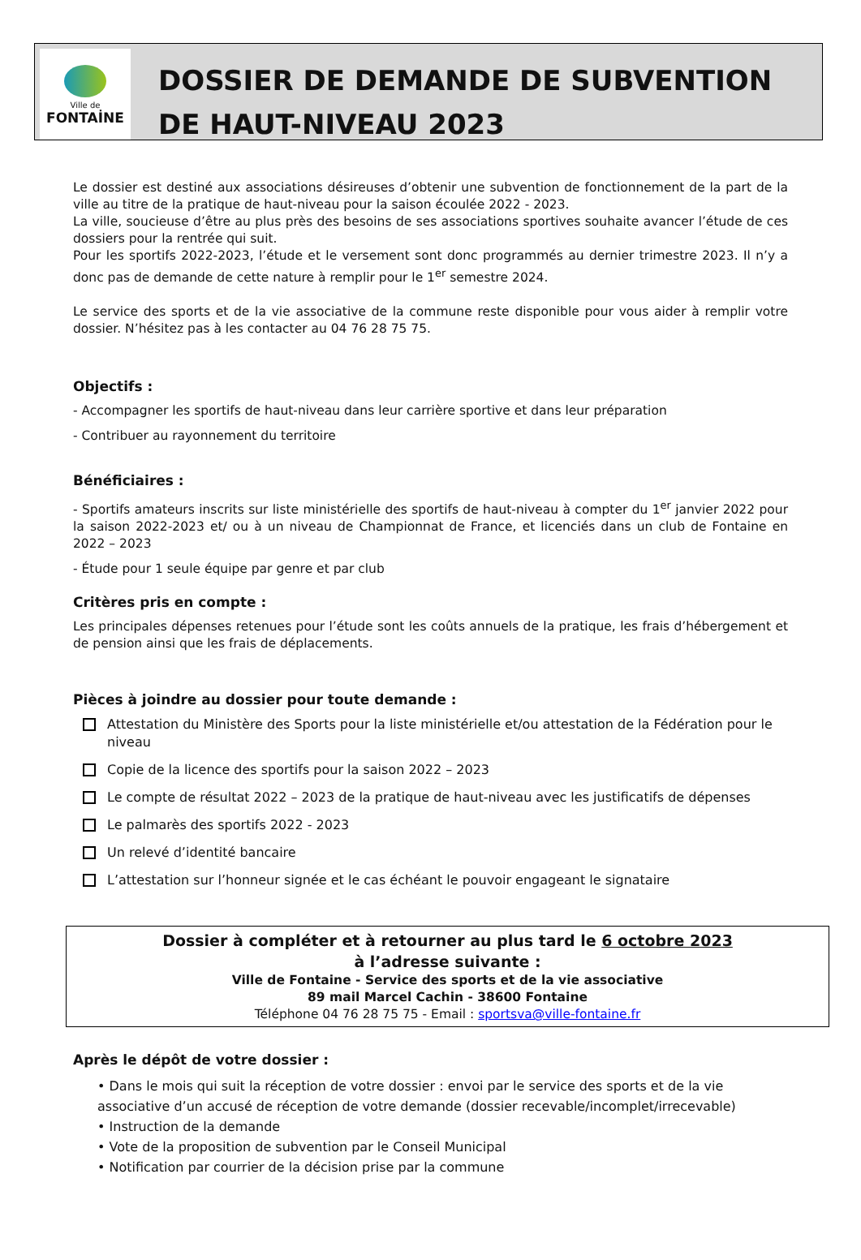Ville de
FONTAİNE
DOSSIER DE DEMANDE DE SUBVENTION
DE HAUT-NIVEAU 2023
Le dossier est destiné aux associations désireuses d’obtenir une subvention de fonctionnement de la part de la ville au titre de la pratique de haut-niveau pour la saison écoulée 2022 - 2023.
La ville, soucieuse d’être au plus près des besoins de ses associations sportives souhaite avancer l’étude de ces dossiers pour la rentrée qui suit.
Pour les sportifs 2022-2023, l’étude et le versement sont donc programmés au dernier trimestre 2023. Il n’y a donc pas de demande de cette nature à remplir pour le 1<sup>er</sup> semestre 2024.
Le service des sports et de la vie associative de la commune reste disponible pour vous aider à remplir votre dossier. N’hésitez pas à les contacter au 04 76 28 75 75.
Objectifs :
- Accompagner les sportifs de haut-niveau dans leur carrière sportive et dans leur préparation
- Contribuer au rayonnement du territoire
Bénéficiaires :
- Sportifs amateurs inscrits sur liste ministérielle des sportifs de haut-niveau à compter du 1<sup>er</sup> janvier 2022 pour la saison 2022-2023 et/ ou à un niveau de Championnat de France, et licenciés dans un club de Fontaine en 2022 – 2023
- Étude pour 1 seule équipe par genre et par club
Critères pris en compte :
Les principales dépenses retenues pour l’étude sont les coûts annuels de la pratique, les frais d’hébergement et de pension ainsi que les frais de déplacements.
Pièces à joindre au dossier pour toute demande :
Attestation du Ministère des Sports pour la liste ministérielle et/ou attestation de la Fédération pour le niveau
Copie de la licence des sportifs pour la saison 2022 – 2023
Le compte de résultat 2022 – 2023 de la pratique de haut-niveau avec les justificatifs de dépenses
Le palmarès des sportifs 2022 - 2023
Un relevé d’identité bancaire
L’attestation sur l’honneur signée et le cas échéant le pouvoir engageant le signataire
Dossier à compléter et à retourner au plus tard le 6 octobre 2023
à l’adresse suivante :
Ville de Fontaine - Service des sports et de la vie associative
89 mail Marcel Cachin - 38600 Fontaine
Téléphone 04 76 28 75 75 - Email : sportsva@ville-fontaine.fr
Après le dépôt de votre dossier :
• Dans le mois qui suit la réception de votre dossier : envoi par le service des sports et de la vie associative d’un accusé de réception de votre demande (dossier recevable/incomplet/irrecevable)
• Instruction de la demande
• Vote de la proposition de subvention par le Conseil Municipal
• Notification par courrier de la décision prise par la commune